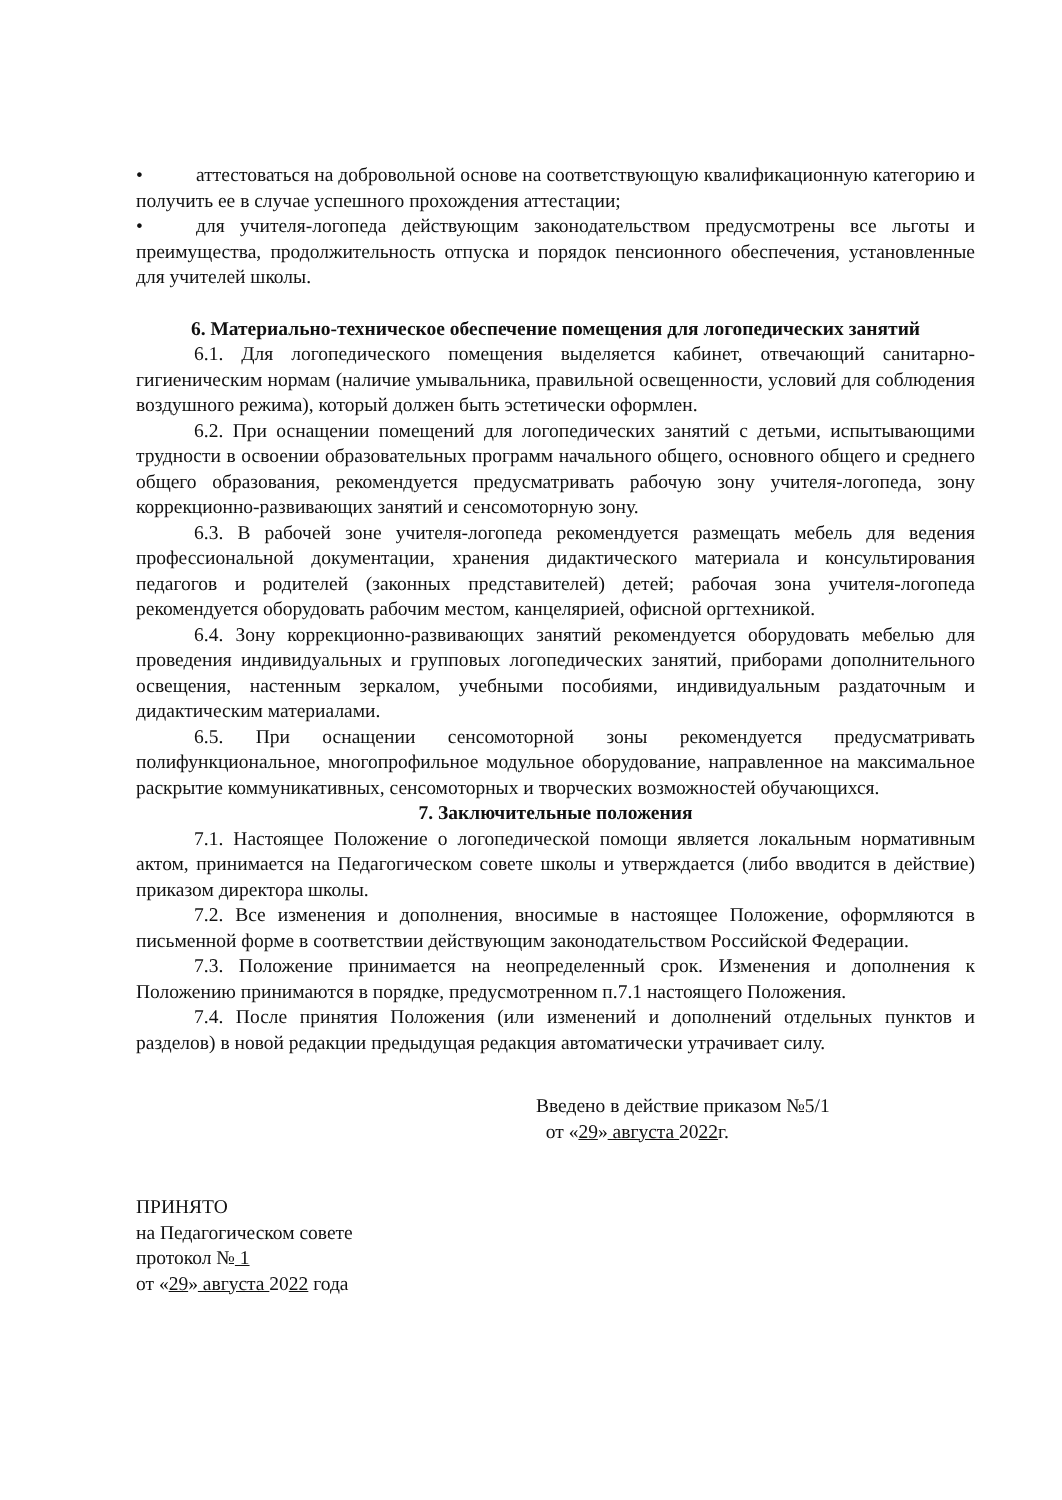• аттестоваться на добровольной основе на соответствующую квалификационную категорию и получить ее в случае успешного прохождения аттестации;
• для учителя-логопеда действующим законодательством предусмотрены все льготы и преимущества, продолжительность отпуска и порядок пенсионного обеспечения, установленные для учителей школы.
6. Материально-техническое обеспечение помещения для логопедических занятий
6.1. Для логопедического помещения выделяется кабинет, отвечающий санитарно-гигиеническим нормам (наличие умывальника, правильной освещенности, условий для соблюдения воздушного режима), который должен быть эстетически оформлен.
6.2. При оснащении помещений для логопедических занятий с детьми, испытывающими трудности в освоении образовательных программ начального общего, основного общего и среднего общего образования, рекомендуется предусматривать рабочую зону учителя-логопеда, зону коррекционно-развивающих занятий и сенсомоторную зону.
6.3. В рабочей зоне учителя-логопеда рекомендуется размещать мебель для ведения профессиональной документации, хранения дидактического материала и консультирования педагогов и родителей (законных представителей) детей; рабочая зона учителя-логопеда рекомендуется оборудовать рабочим местом, канцелярией, офисной оргтехникой.
6.4. Зону коррекционно-развивающих занятий рекомендуется оборудовать мебелью для проведения индивидуальных и групповых логопедических занятий, приборами дополнительного освещения, настенным зеркалом, учебными пособиями, индивидуальным раздаточным и дидактическим материалами.
6.5. При оснащении сенсомоторной зоны рекомендуется предусматривать полифункциональное, многопрофильное модульное оборудование, направленное на максимальное раскрытие коммуникативных, сенсомоторных и творческих возможностей обучающихся.
7. Заключительные положения
7.1. Настоящее Положение о логопедической помощи является локальным нормативным актом, принимается на Педагогическом совете школы и утверждается (либо вводится в действие) приказом директора школы.
7.2. Все изменения и дополнения, вносимые в настоящее Положение, оформляются в письменной форме в соответствии действующим законодательством Российской Федерации.
7.3. Положение принимается на неопределенный срок. Изменения и дополнения к Положению принимаются в порядке, предусмотренном п.7.1 настоящего Положения.
7.4. После принятия Положения (или изменений и дополнений отдельных пунктов и разделов) в новой редакции предыдущая редакция автоматически утрачивает силу.
Введено в действие приказом №5/1
от «29» августа 2022г.
ПРИНЯТО
на Педагогическом совете
протокол № 1
от «29» августа 2022 года